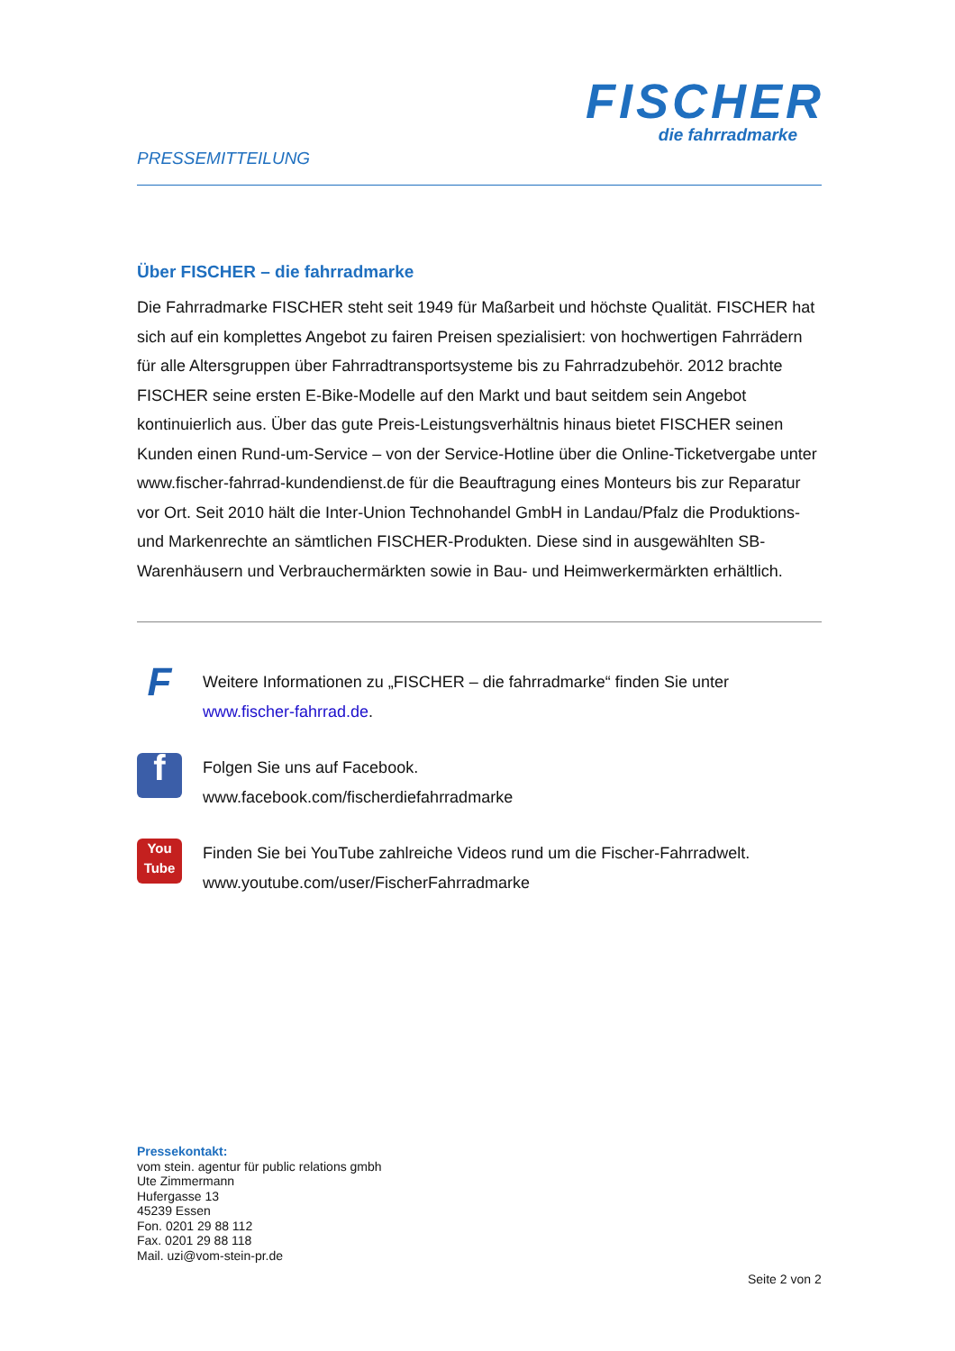FISCHER
die fahrradmarke
PRESSEMITTEILUNG
Über FISCHER – die fahrradmarke
Die Fahrradmarke FISCHER steht seit 1949 für Maßarbeit und höchste Qualität. FISCHER hat sich auf ein komplettes Angebot zu fairen Preisen spezialisiert: von hochwertigen Fahrrädern für alle Altersgruppen über Fahrradtransportsysteme bis zu Fahrradzubehör. 2012 brachte FISCHER seine ersten E-Bike-Modelle auf den Markt und baut seitdem sein Angebot kontinuierlich aus. Über das gute Preis-Leistungsverhältnis hinaus bietet FISCHER seinen Kunden einen Rund-um-Service – von der Service-Hotline über die Online-Ticketvergabe unter www.fischer-fahrrad-kundendienst.de für die Beauftragung eines Monteurs bis zur Reparatur vor Ort. Seit 2010 hält die Inter-Union Technohandel GmbH in Landau/Pfalz die Produktions- und Markenrechte an sämtlichen FISCHER-Produkten. Diese sind in ausgewählten SB-Warenhäusern und Verbrauchermärkten sowie in Bau- und Heimwerkermärkten erhältlich.
F
Weitere Informationen zu „FISCHER – die fahrradmarke“ finden Sie unter
www.fischer-fahrrad.de.
f
Folgen Sie uns auf Facebook.
www.facebook.com/fischerdiefahrradmarke
You
Tube
Finden Sie bei YouTube zahlreiche Videos rund um die Fischer-Fahrradwelt.
www.youtube.com/user/FischerFahrradmarke
Pressekontakt:
vom stein. agentur für public relations gmbh
Ute Zimmermann
Hufergasse 13
45239 Essen
Fon. 0201 29 88 112
Fax. 0201 29 88 118
Mail. uzi@vom-stein-pr.de
Seite 2 von 2